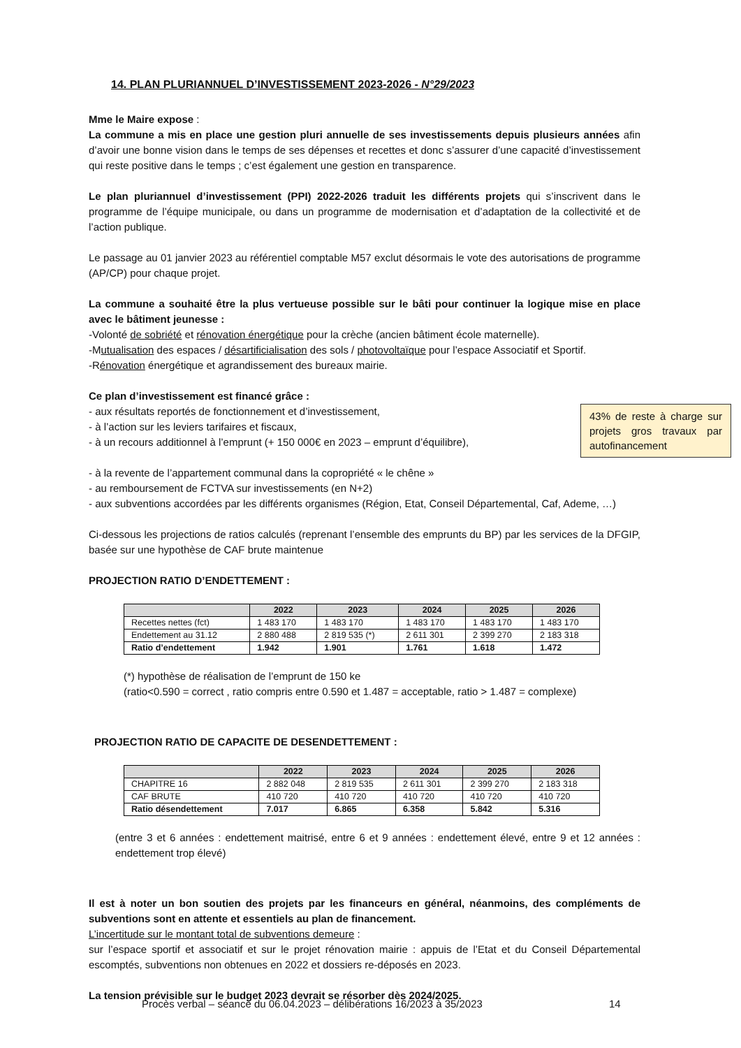14. PLAN PLURIANNUEL D’INVESTISSEMENT 2023-2026 - N°29/2023
Mme le Maire expose :
La commune a mis en place une gestion pluri annuelle de ses investissements depuis plusieurs années afin d’avoir une bonne vision dans le temps de ses dépenses et recettes et donc s’assurer d’une capacité d’investissement qui reste positive dans le temps ; c’est également une gestion en transparence.
Le plan pluriannuel d’investissement (PPI) 2022-2026 traduit les différents projets qui s’inscrivent dans le programme de l’équipe municipale, ou dans un programme de modernisation et d’adaptation de la collectivité et de l’action publique.
Le passage au 01 janvier 2023 au référentiel comptable M57 exclut désormais le vote des autorisations de programme (AP/CP) pour chaque projet.
La commune a souhaité être la plus vertueuse possible sur le bâti pour continuer la logique mise en place avec le bâtiment jeunesse :
-Volonté de sobriété et rénovation énergétique pour la crèche (ancien bâtiment école maternelle).
-Mutualisation des espaces / désartificialisation des sols / photovoltaïque pour l’espace Associatif et Sportif.
-Rénovation énergétique et agrandissement des bureaux mairie.
Ce plan d’investissement est financé grâce :
43% de reste à charge sur projets gros travaux par autofinancement - aux résultats reportés de fonctionnement et d’investissement,
- à l’action sur les leviers tarifaires et fiscaux,
- à un recours additionnel à l’emprunt (+ 150 000€ en 2023 – emprunt d’équilibre),
- à la revente de l’appartement communal dans la copropriété « le chêne »
- au remboursement de FCTVA sur investissements (en N+2)
- aux subventions accordées par les différents organismes (Région, Etat, Conseil Départemental, Caf, Ademe, …)
Ci-dessous les projections de ratios calculés (reprenant l’ensemble des emprunts du BP) par les services de la DFGIP, basée sur une hypothèse de CAF brute maintenue
PROJECTION RATIO D’ENDETTEMENT :
| | 2022 | 2023 | 2024 | 2025 | 2026 |
| --- | --- | --- | --- | --- | --- |
| Recettes nettes (fct) | 1 483 170 | 1 483 170 | 1 483 170 | 1 483 170 | 1 483 170 |
| Endettement au 31.12 | 2 880 488 | 2 819 535 (*) | 2 611 301 | 2 399 270 | 2 183 318 |
| Ratio d’endettement | 1.942 | 1.901 | 1.761 | 1.618 | 1.472 |
(*) hypothèse de réalisation de l’emprunt de 150 ke
(ratio<0.590 = correct , ratio compris entre 0.590 et 1.487 = acceptable, ratio > 1.487 = complexe)
PROJECTION RATIO DE CAPACITE DE DESENDETTEMENT :
| | 2022 | 2023 | 2024 | 2025 | 2026 |
| --- | --- | --- | --- | --- | --- |
| CHAPITRE 16 | 2 882 048 | 2 819 535 | 2 611 301 | 2 399 270 | 2 183 318 |
| CAF BRUTE | 410 720 | 410 720 | 410 720 | 410 720 | 410 720 |
| Ratio désendettement | 7.017 | 6.865 | 6.358 | 5.842 | 5.316 |
(entre 3 et 6 années : endettement maitrisé, entre 6 et 9 années : endettement élevé, entre 9 et 12 années : endettement trop élevé)
Il est à noter un bon soutien des projets par les financeurs en général, néanmoins, des compléments de subventions sont en attente et essentiels au plan de financement.
L’incertitude sur le montant total de subventions demeure :
sur l’espace sportif et associatif et sur le projet rénovation mairie : appuis de l’Etat et du Conseil Départemental escomptés, subventions non obtenues en 2022 et dossiers re-déposés en 2023.
La tension prévisible sur le budget 2023 devrait se résorber dès 2024/2025.
Procès verbal – séance du 06.04.2023 – délibérations 16/2023 à 35/2023
14